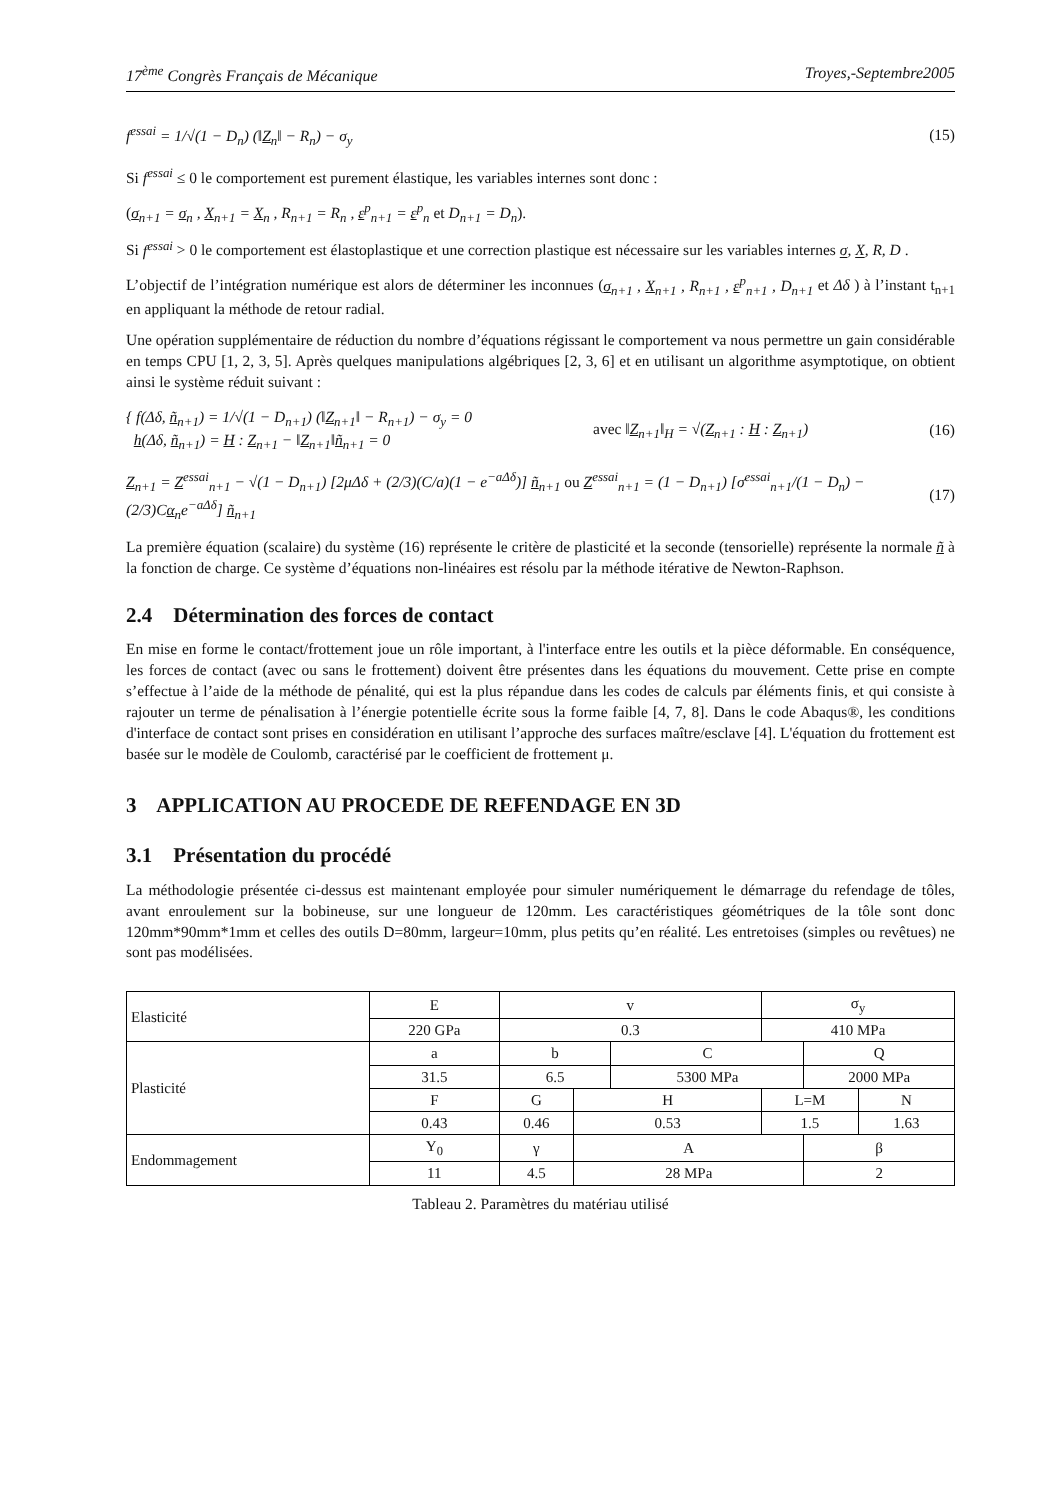17<sup>ème</sup> Congrès Français de Mécanique Troyes,-Septembre2005
f<sup>essai</sup> = 1/√(1 − D<sub>n</sub>) (‖Z<sub>n</sub>‖ − R<sub>n</sub>) − σ<sub>y</sub> (15)
Si f<sup>essai</sup> ≤ 0 le comportement est purement élastique, les variables internes sont donc :
(σ<sub>n+1</sub> = σ<sub>n</sub> , X<sub>n+1</sub> = X<sub>n</sub> , R<sub>n+1</sub> = R<sub>n</sub> , ε<sup>p</sup><sub>n+1</sub> = ε<sup>p</sup><sub>n</sub> et D<sub>n+1</sub> = D<sub>n</sub>).
Si f<sup>essai</sup> > 0 le comportement est élastoplastique et une correction plastique est nécessaire sur les variables internes σ, X, R, D .
L’objectif de l’intégration numérique est alors de déterminer les inconnues (σ<sub>n+1</sub> , X<sub>n+1</sub> , R<sub>n+1</sub> , ε<sup>p</sup><sub>n+1</sub> , D<sub>n+1</sub> et Δδ ) à l’instant t<sub>n+1</sub> en appliquant la méthode de retour radial.
Une opération supplémentaire de réduction du nombre d’équations régissant le comportement va nous permettre un gain considérable en temps CPU [1, 2, 3, 5]. Après quelques manipulations algébriques [2, 3, 6] et en utilisant un algorithme asymptotique, on obtient ainsi le système réduit suivant :
{ f(Δδ, ñ<sub>n+1</sub>) = 1/√(1 − D<sub>n+1</sub>) (‖Z<sub>n+1</sub>‖ − R<sub>n+1</sub>) − σ<sub>y</sub> = 0
h(Δδ, ñ<sub>n+1</sub>) = H : Z<sub>n+1</sub> − ‖Z<sub>n+1</sub>‖ñ<sub>n+1</sub> = 0 avec ‖Z<sub>n+1</sub>‖<sub>H</sub> = √(Z<sub>n+1</sub> : H : Z<sub>n+1</sub>) (16)
Z<sub>n+1</sub> = Z<sup>essai</sup><sub>n+1</sub> − √(1 − D<sub>n+1</sub>) [2μΔδ + (2/3)(C/a)(1 − e<sup>−aΔδ</sup>)] ñ<sub>n+1</sub> ou Z<sup>essai</sup><sub>n+1</sub> = (1 − D<sub>n+1</sub>) [σ<sup>essai</sup><sub>n+1</sub>/(1 − D<sub>n</sub>) − (2/3)Cα<sub>n</sub>e<sup>−aΔδ</sup>] ñ<sub>n+1</sub> (17)
La première équation (scalaire) du système (16) représente le critère de plasticité et la seconde (tensorielle) représente la normale ñ à la fonction de charge. Ce système d’équations non-linéaires est résolu par la méthode itérative de Newton-Raphson.
2.4 Détermination des forces de contact
En mise en forme le contact/frottement joue un rôle important, à l'interface entre les outils et la pièce déformable. En conséquence, les forces de contact (avec ou sans le frottement) doivent être présentes dans les équations du mouvement. Cette prise en compte s’effectue à l’aide de la méthode de pénalité, qui est la plus répandue dans les codes de calculs par éléments finis, et qui consiste à rajouter un terme de pénalisation à l’énergie potentielle écrite sous la forme faible [4, 7, 8]. Dans le code Abaqus®, les conditions d'interface de contact sont prises en considération en utilisant l’approche des surfaces maître/esclave [4]. L'équation du frottement est basée sur le modèle de Coulomb, caractérisé par le coefficient de frottement μ.
3 APPLICATION AU PROCEDE DE REFENDAGE EN 3D
3.1 Présentation du procédé
La méthodologie présentée ci-dessus est maintenant employée pour simuler numériquement le démarrage du refendage de tôles, avant enroulement sur la bobineuse, sur une longueur de 120mm. Les caractéristiques géométriques de la tôle sont donc 120mm*90mm*1mm et celles des outils D=80mm, largeur=10mm, plus petits qu’en réalité. Les entretoises (simples ou revêtues) ne sont pas modélisées.
| Elasticité | E | v | | | σ<sub>y</sub> | | |
| | 220 GPa | 0.3 | | | 410 MPa | | |
| Plasticité | a | b | | C | | Q | |
| | 31.5 | 6.5 | | 5300 MPa | | 2000 MPa | |
| | F | G | H | | L=M | | N |
| | 0.43 | 0.46 | 0.53 | | 1.5 | | 1.63 |
| Endommagement | Y<sub>0</sub> | γ | A | | | β | |
| | 11 | 4.5 | 28 MPa | | | 2 | |
Tableau 2. Paramètres du matériau utilisé